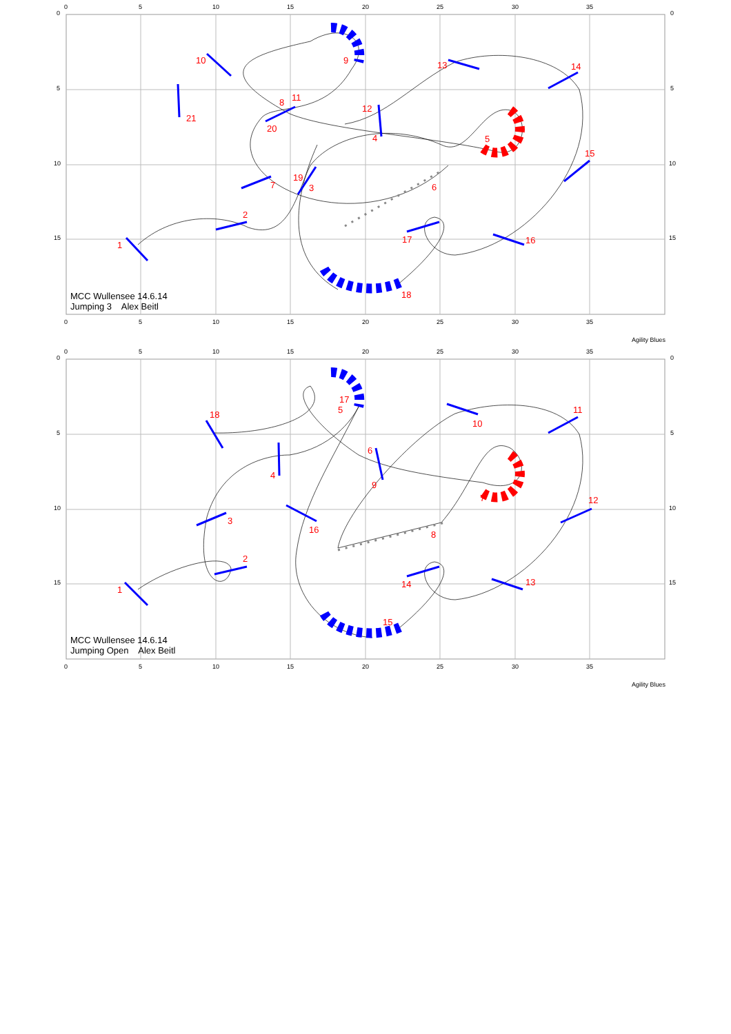0
5
10
15
20
25
30
35
0
5
10
15
0
5
10
15
0
5
10
15
20
25
30
35
Agility Blues
1
2
3
4 5
6 7
8
9 10
11
12
13 14
15
16 17
18
19
20
21
MCC Wullensee 14.6.14
Jumping 3 Alex Beitl
0
5
10
15
20
25
30
35
0
5
10
15
0
5
10
15
0
5
10
15
20
25
30
35
Agility Blues
1
2
3
4
5
6
7
8
9
10
11
12
13 14
15
16
17
18
MCC Wullensee 14.6.14
Jumping Open Alex Beitl